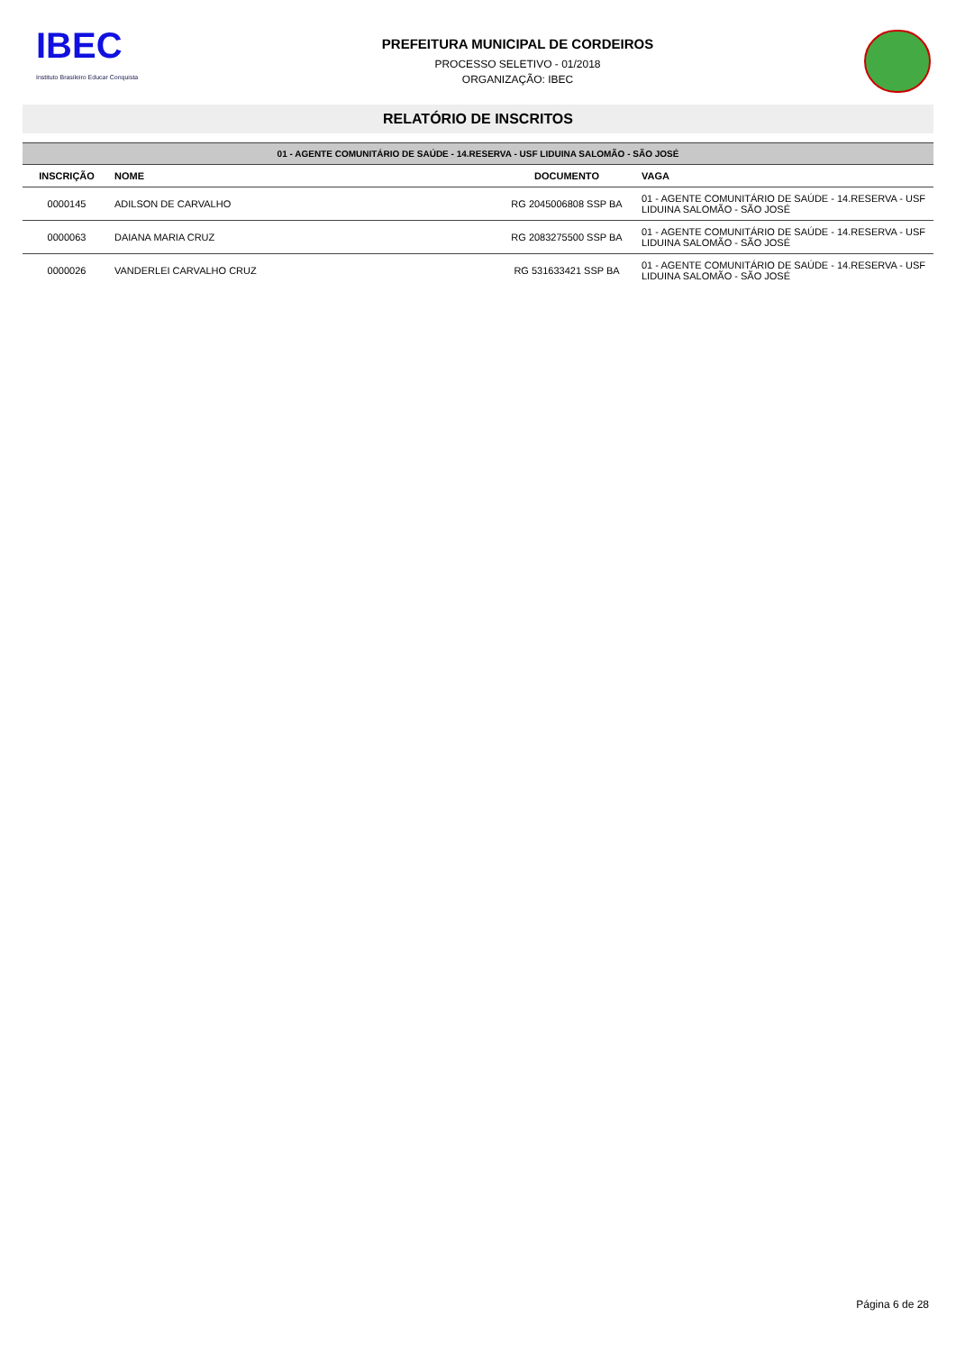IBEC
Instituto Brasileiro Educar Conquista
PREFEITURA MUNICIPAL DE CORDEIROS
PROCESSO SELETIVO - 01/2018
ORGANIZAÇÃO: IBEC
RELATÓRIO DE INSCRITOS
| 01 - AGENTE COMUNITÁRIO DE SAÚDE - 14.RESERVA - USF LIDUINA SALOMÃO - SÃO JOSÉ | | | |
| INSCRIÇÃO | NOME | DOCUMENTO | VAGA |
| 0000145 | ADILSON DE CARVALHO | RG 2045006808 SSP BA | 01 - AGENTE COMUNITÁRIO DE SAÚDE - 14.RESERVA - USF LIDUINA SALOMÃO - SÃO JOSÉ |
| 0000063 | DAIANA MARIA CRUZ | RG 2083275500 SSP BA | 01 - AGENTE COMUNITÁRIO DE SAÚDE - 14.RESERVA - USF LIDUINA SALOMÃO - SÃO JOSÉ |
| 0000026 | VANDERLEI CARVALHO CRUZ | RG 531633421 SSP BA | 01 - AGENTE COMUNITÁRIO DE SAÚDE - 14.RESERVA - USF LIDUINA SALOMÃO - SÃO JOSÉ |
Página 6 de 28